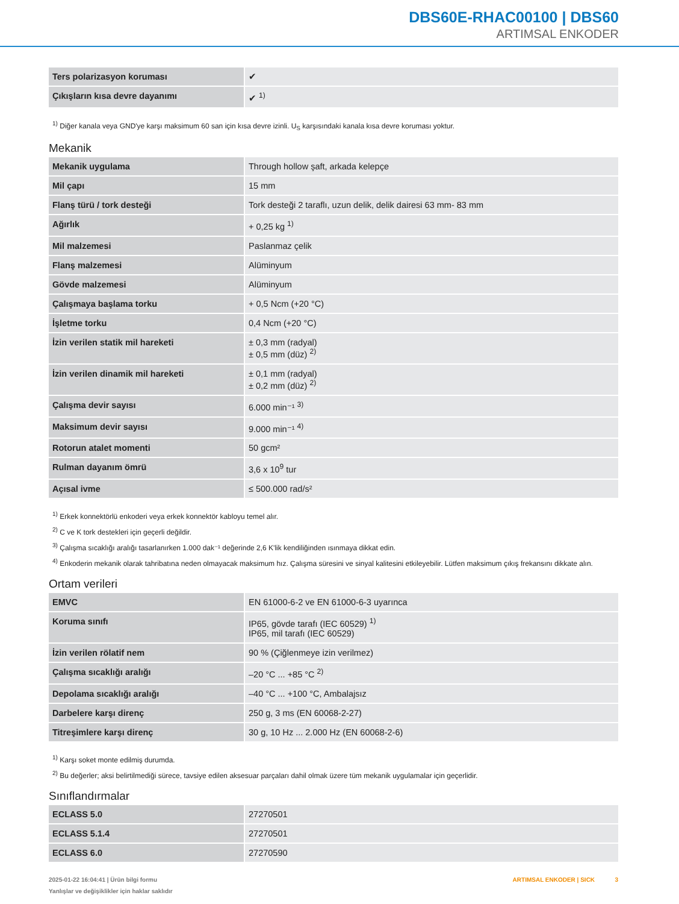DBS60E-RHAC00100 | DBS60
ARTIMSAL ENKODER
| Ters polarizasyon koruması | ✔ |
| Çıkışların kısa devre dayanımı | ✔ <sup>1)</sup> |
<sup>1)</sup> Diğer kanala veya GND'ye karşı maksimum 60 san için kısa devre izinli. U<sub>S</sub> karşısındaki kanala kısa devre koruması yoktur.
Mekanik
| Mekanik uygulama | Through hollow şaft, arkada kelepçe |
| Mil çapı | 15 mm |
| Flanş türü / tork desteği | Tork desteği 2 taraflı, uzun delik, delik dairesi 63 mm- 83 mm |
| Ağırlık | + 0,25 kg <sup>1)</sup> |
| Mil malzemesi | Paslanmaz çelik |
| Flanş malzemesi | Alüminyum |
| Gövde malzemesi | Alüminyum |
| Çalışmaya başlama torku | + 0,5 Ncm (+20 °C) |
| İşletme torku | 0,4 Ncm (+20 °C) |
| İzin verilen statik mil hareketi | ± 0,3 mm (radyal) ± 0,5 mm (düz) <sup>2)</sup> |
| İzin verilen dinamik mil hareketi | ± 0,1 mm (radyal) ± 0,2 mm (düz) <sup>2)</sup> |
| Çalışma devir sayısı | 6.000 min⁻¹ <sup>3)</sup> |
| Maksimum devir sayısı | 9.000 min⁻¹ <sup>4)</sup> |
| Rotorun atalet momenti | 50 gcm² |
| Rulman dayanım ömrü | 3,6 x 10<sup>9</sup> tur |
| Açısal ivme | ≤ 500.000 rad/s² |
<sup>1)</sup> Erkek konnektörlü enkoderi veya erkek konnektör kabloyu temel alır.
<sup>2)</sup> C ve K tork destekleri için geçerli değildir.
<sup>3)</sup> Çalışma sıcaklığı aralığı tasarlanırken 1.000 dak⁻¹ değerinde 2,6 K'lik kendiliğinden ısınmaya dikkat edin.
<sup>4)</sup> Enkoderin mekanik olarak tahribatına neden olmayacak maksimum hız. Çalışma süresini ve sinyal kalitesini etkileyebilir. Lütfen maksimum çıkış frekansını dikkate alın.
Ortam verileri
| EMVC | EN 61000-6-2 ve EN 61000-6-3 uyarınca |
| Koruma sınıfı | IP65, gövde tarafı (IEC 60529) <sup>1)</sup> IP65, mil tarafı (IEC 60529) |
| İzin verilen rölatif nem | 90 % (Çiğlenmeye izin verilmez) |
| Çalışma sıcaklığı aralığı | –20 °C ... +85 °C <sup>2)</sup> |
| Depolama sıcaklığı aralığı | –40 °C ... +100 °C, Ambalajsız |
| Darbelere karşı direnç | 250 g, 3 ms (EN 60068-2-27) |
| Titreşimlere karşı direnç | 30 g, 10 Hz ... 2.000 Hz (EN 60068-2-6) |
<sup>1)</sup> Karşı soket monte edilmiş durumda.
<sup>2)</sup> Bu değerler; aksi belirtilmediği sürece, tavsiye edilen aksesuar parçaları dahil olmak üzere tüm mekanik uygulamalar için geçerlidir.
Sınıflandırmalar
| ECLASS 5.0 | 27270501 |
| ECLASS 5.1.4 | 27270501 |
| ECLASS 6.0 | 27270590 |
2025-01-22 16:04:41 | Ürün bilgi formu
Yanlışlar ve değişiklikler için haklar saklıdır
ARTIMSAL ENKODER | SICK 3